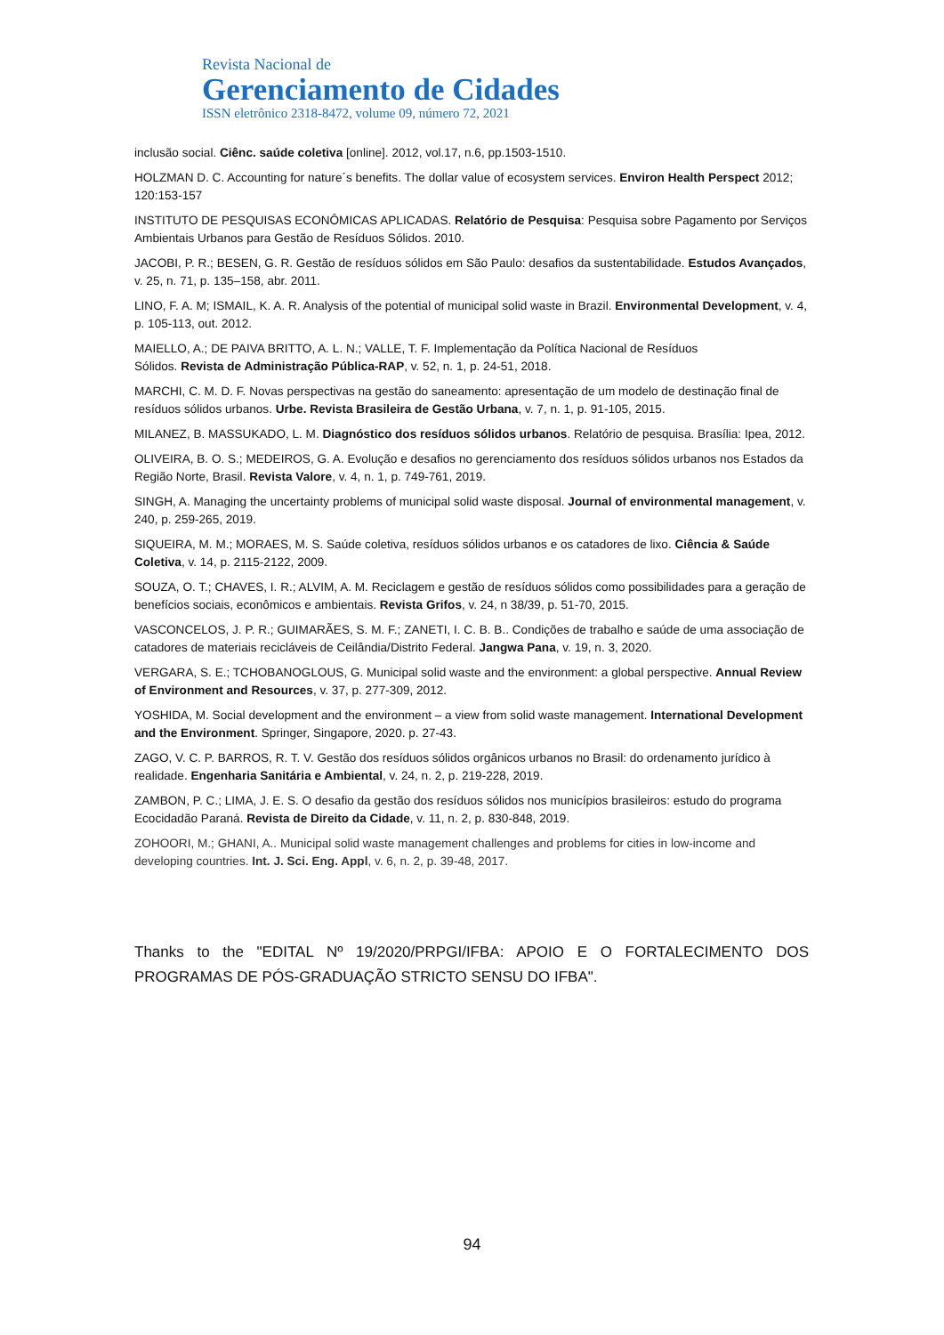Revista Nacional de
Gerenciamento de Cidades
ISSN eletrônico 2318-8472, volume 09, número 72, 2021
inclusão social. Ciênc. saúde coletiva [online]. 2012, vol.17, n.6, pp.1503-1510.
HOLZMAN D. C. Accounting for nature´s benefits. The dollar value of ecosystem services. Environ Health Perspect 2012; 120:153-157
INSTITUTO DE PESQUISAS ECONÔMICAS APLICADAS. Relatório de Pesquisa: Pesquisa sobre Pagamento por Serviços Ambientais Urbanos para Gestão de Resíduos Sólidos. 2010.
JACOBI, P. R.; BESEN, G. R. Gestão de resíduos sólidos em São Paulo: desafios da sustentabilidade. Estudos Avançados, v. 25, n. 71, p. 135–158, abr. 2011.
LINO, F. A. M; ISMAIL, K. A. R. Analysis of the potential of municipal solid waste in Brazil. Environmental Development, v. 4, p. 105-113, out. 2012.
MAIELLO, A.; DE PAIVA BRITTO, A. L. N.; VALLE, T. F. Implementação da Política Nacional de Resíduos
Sólidos. Revista de Administração Pública-RAP, v. 52, n. 1, p. 24-51, 2018.
MARCHI, C. M. D. F. Novas perspectivas na gestão do saneamento: apresentação de um modelo de destinação final de resíduos sólidos urbanos. Urbe. Revista Brasileira de Gestão Urbana, v. 7, n. 1, p. 91-105, 2015.
MILANEZ, B. MASSUKADO, L. M. Diagnóstico dos resíduos sólidos urbanos. Relatório de pesquisa. Brasília: Ipea, 2012.
OLIVEIRA, B. O. S.; MEDEIROS, G. A. Evolução e desafios no gerenciamento dos resíduos sólidos urbanos nos Estados da Região Norte, Brasil. Revista Valore, v. 4, n. 1, p. 749-761, 2019.
SINGH, A. Managing the uncertainty problems of municipal solid waste disposal. Journal of environmental management, v. 240, p. 259-265, 2019.
SIQUEIRA, M. M.; MORAES, M. S. Saúde coletiva, resíduos sólidos urbanos e os catadores de lixo. Ciência & Saúde Coletiva, v. 14, p. 2115-2122, 2009.
SOUZA, O. T.; CHAVES, I. R.; ALVIM, A. M. Reciclagem e gestão de resíduos sólidos como possibilidades para a geração de benefícios sociais, econômicos e ambientais. Revista Grifos, v. 24, n 38/39, p. 51-70, 2015.
VASCONCELOS, J. P. R.; GUIMARÃES, S. M. F.; ZANETI, I. C. B. B.. Condições de trabalho e saúde de uma associação de catadores de materiais recicláveis de Ceilândia/Distrito Federal. Jangwa Pana, v. 19, n. 3, 2020.
VERGARA, S. E.; TCHOBANOGLOUS, G. Municipal solid waste and the environment: a global perspective. Annual Review of Environment and Resources, v. 37, p. 277-309, 2012.
YOSHIDA, M. Social development and the environment – a view from solid waste management. International Development and the Environment. Springer, Singapore, 2020. p. 27-43.
ZAGO, V. C. P. BARROS, R. T. V. Gestão dos resíduos sólidos orgânicos urbanos no Brasil: do ordenamento jurídico à realidade. Engenharia Sanitária e Ambiental, v. 24, n. 2, p. 219-228, 2019.
ZAMBON, P. C.; LIMA, J. E. S. O desafio da gestão dos resíduos sólidos nos municípios brasileiros: estudo do programa Ecocidadão Paraná. Revista de Direito da Cidade, v. 11, n. 2, p. 830-848, 2019.
ZOHOORI, M.; GHANI, A.. Municipal solid waste management challenges and problems for cities in low-income and developing countries. Int. J. Sci. Eng. Appl, v. 6, n. 2, p. 39-48, 2017.
Thanks to the "EDITAL Nº 19/2020/PRPGI/IFBA: APOIO E O FORTALECIMENTO DOS PROGRAMAS DE PÓS-GRADUAÇÃO STRICTO SENSU DO IFBA".
94